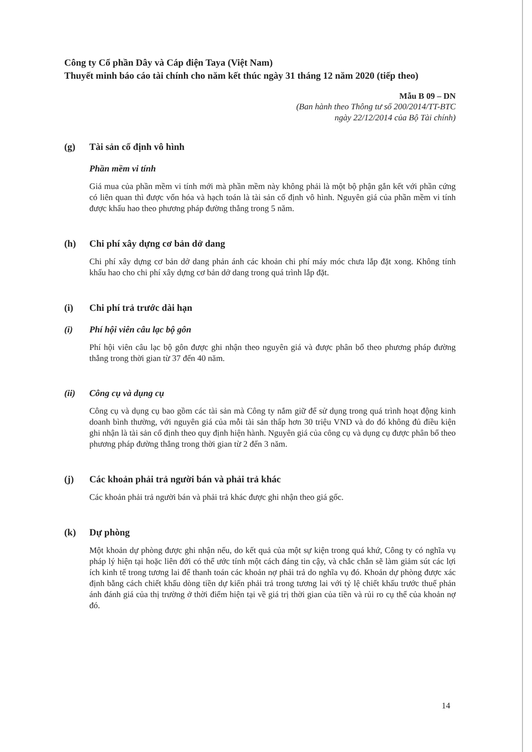Công ty Cổ phần Dây và Cáp điện Taya (Việt Nam)
Thuyết minh báo cáo tài chính cho năm kết thúc ngày 31 tháng 12 năm 2020 (tiếp theo)
Mẫu B 09 – DN
(Ban hành theo Thông tư số 200/2014/TT-BTC
ngày 22/12/2014 của Bộ Tài chính)
(g) Tài sản cố định vô hình
Phần mềm vi tính
Giá mua của phần mềm vi tính mới mà phần mềm này không phải là một bộ phận gắn kết với phần cứng có liên quan thì được vốn hóa và hạch toán là tài sản cố định vô hình. Nguyên giá của phần mềm vi tính được khấu hao theo phương pháp đường thẳng trong 5 năm.
(h) Chi phí xây dựng cơ bản dở dang
Chi phí xây dựng cơ bản dở dang phản ánh các khoản chi phí máy móc chưa lắp đặt xong. Không tính khấu hao cho chi phí xây dựng cơ bản dở dang trong quá trình lắp đặt.
(i) Chi phí trả trước dài hạn
(i) Phí hội viên câu lạc bộ gôn
Phí hội viên câu lạc bộ gôn được ghi nhận theo nguyên giá và được phân bổ theo phương pháp đường thẳng trong thời gian từ 37 đến 40 năm.
(ii) Công cụ và dụng cụ
Công cụ và dụng cụ bao gồm các tài sản mà Công ty nắm giữ để sử dụng trong quá trình hoạt động kinh doanh bình thường, với nguyên giá của mỗi tài sản thấp hơn 30 triệu VND và do đó không đủ điều kiện ghi nhận là tài sản cố định theo quy định hiện hành. Nguyên giá của công cụ và dụng cụ được phân bổ theo phương pháp đường thẳng trong thời gian từ 2 đến 3 năm.
(j) Các khoản phải trả người bán và phải trả khác
Các khoản phải trả người bán và phải trả khác được ghi nhận theo giá gốc.
(k) Dự phòng
Một khoản dự phòng được ghi nhận nếu, do kết quả của một sự kiện trong quá khứ, Công ty có nghĩa vụ pháp lý hiện tại hoặc liên đới có thể ước tính một cách đáng tin cậy, và chắc chắn sẽ làm giảm sút các lợi ích kinh tế trong tương lai để thanh toán các khoản nợ phải trả do nghĩa vụ đó. Khoản dự phòng được xác định bằng cách chiết khấu dòng tiền dự kiến phải trả trong tương lai với tỷ lệ chiết khấu trước thuế phản ánh đánh giá của thị trường ở thời điểm hiện tại về giá trị thời gian của tiền và rủi ro cụ thể của khoản nợ đó.
14